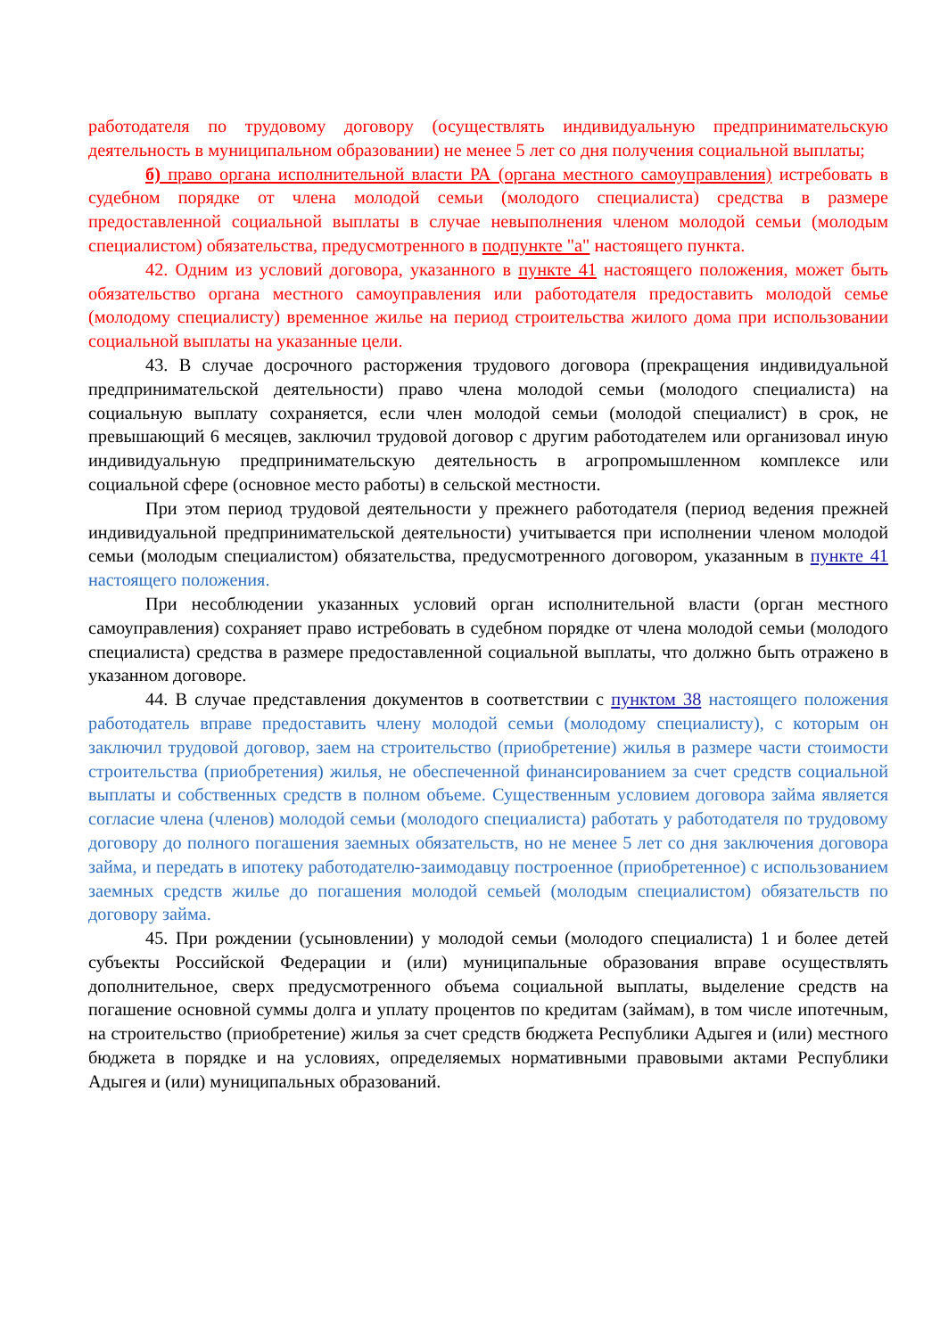работодателя по трудовому договору (осуществлять индивидуальную предпринимательскую деятельность в муниципальном образовании) не менее 5 лет со дня получения социальной выплаты;
б) право органа исполнительной власти РА (органа местного самоуправления) истребовать в судебном порядке от члена молодой семьи (молодого специалиста) средства в размере предоставленной социальной выплаты в случае невыполнения членом молодой семьи (молодым специалистом) обязательства, предусмотренного в подпункте "а" настоящего пункта.
42. Одним из условий договора, указанного в пункте 41 настоящего положения, может быть обязательство органа местного самоуправления или работодателя предоставить молодой семье (молодому специалисту) временное жилье на период строительства жилого дома при использовании социальной выплаты на указанные цели.
43. В случае досрочного расторжения трудового договора (прекращения индивидуальной предпринимательской деятельности) право члена молодой семьи (молодого специалиста) на социальную выплату сохраняется, если член молодой семьи (молодой специалист) в срок, не превышающий 6 месяцев, заключил трудовой договор с другим работодателем или организовал иную индивидуальную предпринимательскую деятельность в агропромышленном комплексе или социальной сфере (основное место работы) в сельской местности.
При этом период трудовой деятельности у прежнего работодателя (период ведения прежней индивидуальной предпринимательской деятельности) учитывается при исполнении членом молодой семьи (молодым специалистом) обязательства, предусмотренного договором, указанным в пункте 41 настоящего положения.
При несоблюдении указанных условий орган исполнительной власти (орган местного самоуправления) сохраняет право истребовать в судебном порядке от члена молодой семьи (молодого специалиста) средства в размере предоставленной социальной выплаты, что должно быть отражено в указанном договоре.
44. В случае представления документов в соответствии с пунктом 38 настоящего положения работодатель вправе предоставить члену молодой семьи (молодому специалисту), с которым он заключил трудовой договор, заем на строительство (приобретение) жилья в размере части стоимости строительства (приобретения) жилья, не обеспеченной финансированием за счет средств социальной выплаты и собственных средств в полном объеме. Существенным условием договора займа является согласие члена (членов) молодой семьи (молодого специалиста) работать у работодателя по трудовому договору до полного погашения заемных обязательств, но не менее 5 лет со дня заключения договора займа, и передать в ипотеку работодателю-заимодавцу построенное (приобретенное) с использованием заемных средств жилье до погашения молодой семьей (молодым специалистом) обязательств по договору займа.
45. При рождении (усыновлении) у молодой семьи (молодого специалиста) 1 и более детей субъекты Российской Федерации и (или) муниципальные образования вправе осуществлять дополнительное, сверх предусмотренного объема социальной выплаты, выделение средств на погашение основной суммы долга и уплату процентов по кредитам (займам), в том числе ипотечным, на строительство (приобретение) жилья за счет средств бюджета Республики Адыгея и (или) местного бюджета в порядке и на условиях, определяемых нормативными правовыми актами Республики Адыгея и (или) муниципальных образований.